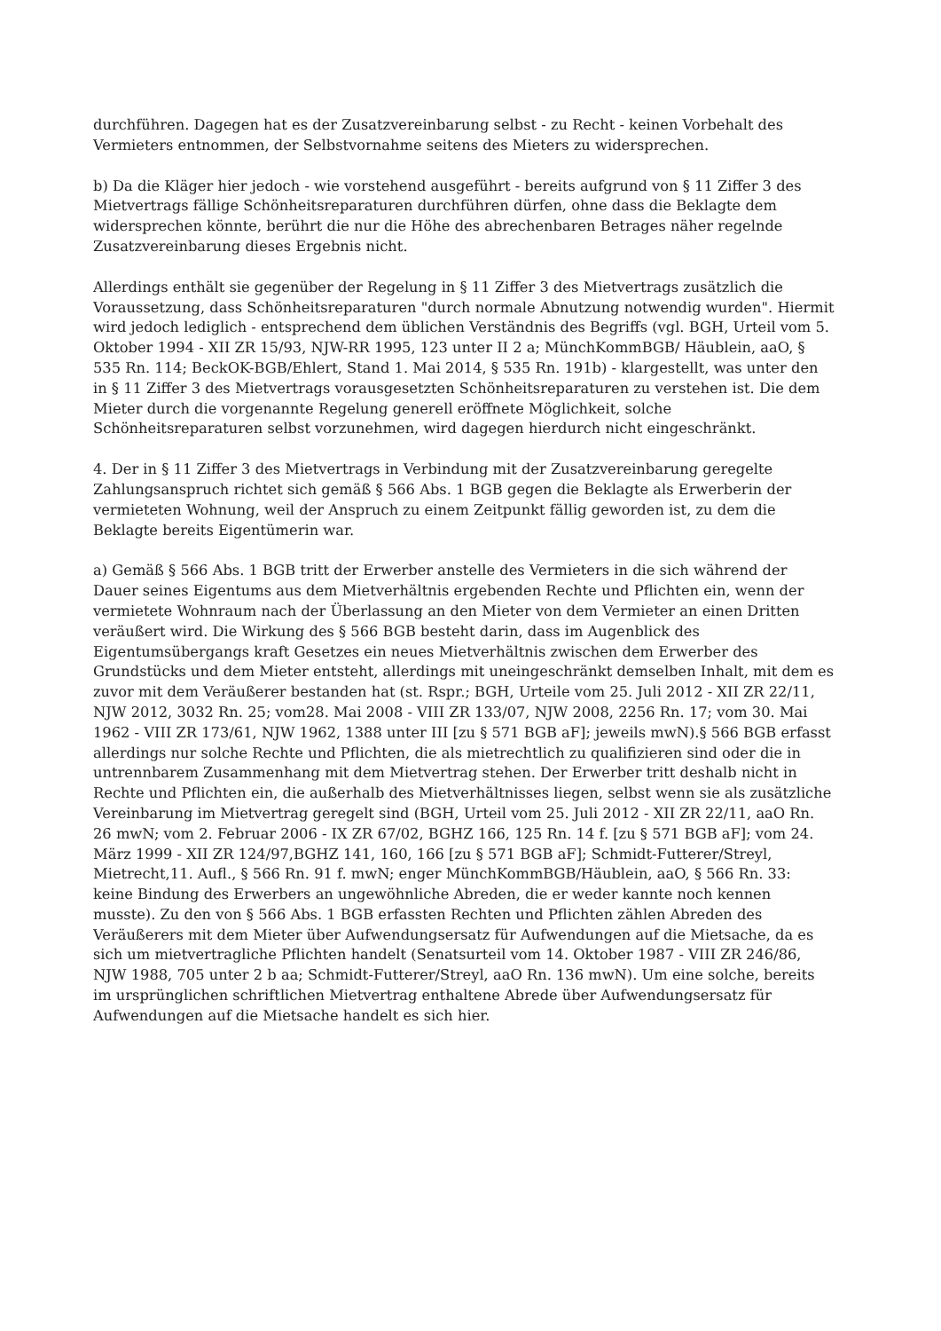durchführen. Dagegen hat es der Zusatzvereinbarung selbst - zu Recht - keinen Vorbehalt des Vermieters entnommen, der Selbstvornahme seitens des Mieters zu widersprechen.
b) Da die Kläger hier jedoch - wie vorstehend ausgeführt - bereits aufgrund von § 11 Ziffer 3 des Mietvertrags fällige Schönheitsreparaturen durchführen dürfen, ohne dass die Beklagte dem widersprechen könnte, berührt die nur die Höhe des abrechenbaren Betrages näher regelnde Zusatzvereinbarung dieses Ergebnis nicht.
Allerdings enthält sie gegenüber der Regelung in § 11 Ziffer 3 des Mietvertrags zusätzlich die Voraussetzung, dass Schönheitsreparaturen "durch normale Abnutzung notwendig wurden". Hiermit wird jedoch lediglich - entsprechend dem üblichen Verständnis des Begriffs (vgl. BGH, Urteil vom 5. Oktober 1994 - XII ZR 15/93, NJW-RR 1995, 123 unter II 2 a; MünchKommBGB/ Häublein, aaO, § 535 Rn. 114; BeckOK-BGB/Ehlert, Stand 1. Mai 2014, § 535 Rn. 191b) - klargestellt, was unter den in § 11 Ziffer 3 des Mietvertrags vorausgesetzten Schönheitsreparaturen zu verstehen ist. Die dem Mieter durch die vorgenannte Regelung generell eröffnete Möglichkeit, solche Schönheitsreparaturen selbst vorzunehmen, wird dagegen hierdurch nicht eingeschränkt.
4. Der in § 11 Ziffer 3 des Mietvertrags in Verbindung mit der Zusatzvereinbarung geregelte Zahlungsanspruch richtet sich gemäß § 566 Abs. 1 BGB gegen die Beklagte als Erwerberin der vermieteten Wohnung, weil der Anspruch zu einem Zeitpunkt fällig geworden ist, zu dem die Beklagte bereits Eigentümerin war.
a) Gemäß § 566 Abs. 1 BGB tritt der Erwerber anstelle des Vermieters in die sich während der Dauer seines Eigentums aus dem Mietverhältnis ergebenden Rechte und Pflichten ein, wenn der vermietete Wohnraum nach der Überlassung an den Mieter von dem Vermieter an einen Dritten veräußert wird. Die Wirkung des § 566 BGB besteht darin, dass im Augenblick des Eigentumsübergangs kraft Gesetzes ein neues Mietverhältnis zwischen dem Erwerber des Grundstücks und dem Mieter entsteht, allerdings mit uneingeschränkt demselben Inhalt, mit dem es zuvor mit dem Veräußerer bestanden hat (st. Rspr.; BGH, Urteile vom 25. Juli 2012 - XII ZR 22/11, NJW 2012, 3032 Rn. 25; vom28. Mai 2008 - VIII ZR 133/07, NJW 2008, 2256 Rn. 17; vom 30. Mai 1962 - VIII ZR 173/61, NJW 1962, 1388 unter III [zu § 571 BGB aF]; jeweils mwN).§ 566 BGB erfasst allerdings nur solche Rechte und Pflichten, die als mietrechtlich zu qualifizieren sind oder die in untrennbarem Zusammenhang mit dem Mietvertrag stehen. Der Erwerber tritt deshalb nicht in Rechte und Pflichten ein, die außerhalb des Mietverhältnisses liegen, selbst wenn sie als zusätzliche Vereinbarung im Mietvertrag geregelt sind (BGH, Urteil vom 25. Juli 2012 - XII ZR 22/11, aaO Rn. 26 mwN; vom 2. Februar 2006 - IX ZR 67/02, BGHZ 166, 125 Rn. 14 f. [zu § 571 BGB aF]; vom 24. März 1999 - XII ZR 124/97,BGHZ 141, 160, 166 [zu § 571 BGB aF]; Schmidt-Futterer/Streyl, Mietrecht,11. Aufl., § 566 Rn. 91 f. mwN; enger MünchKommBGB/Häublein, aaO, § 566 Rn. 33: keine Bindung des Erwerbers an ungewöhnliche Abreden, die er weder kannte noch kennen musste). Zu den von § 566 Abs. 1 BGB erfassten Rechten und Pflichten zählen Abreden des Veräußerers mit dem Mieter über Aufwendungsersatz für Aufwendungen auf die Mietsache, da es sich um mietvertragliche Pflichten handelt (Senatsurteil vom 14. Oktober 1987 - VIII ZR 246/86, NJW 1988, 705 unter 2 b aa; Schmidt-Futterer/Streyl, aaO Rn. 136 mwN). Um eine solche, bereits im ursprünglichen schriftlichen Mietvertrag enthaltene Abrede über Aufwendungsersatz für Aufwendungen auf die Mietsache handelt es sich hier.